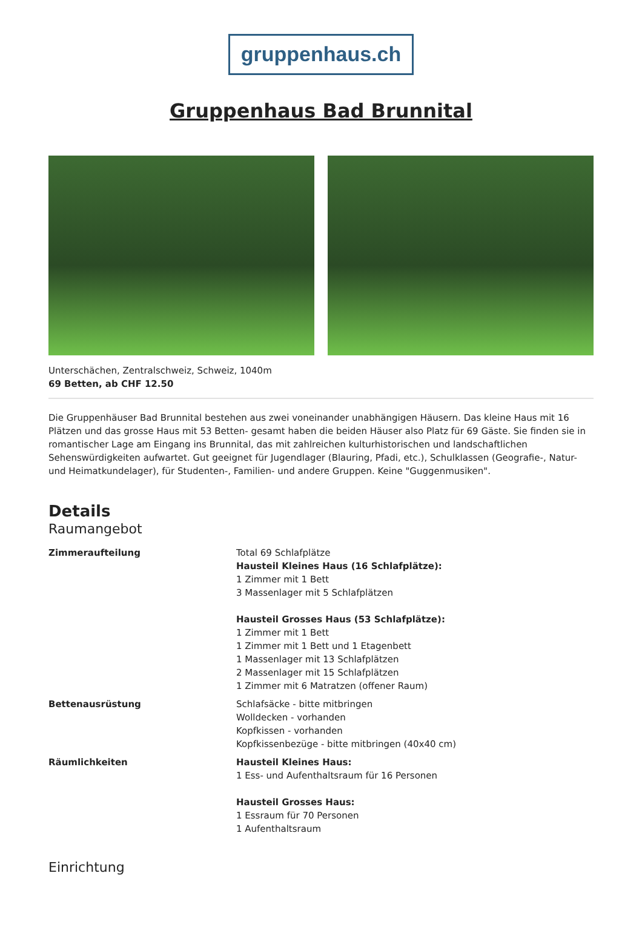gruppenhaus.ch
Gruppenhaus Bad Brunnital
Unterschächen, Zentralschweiz, Schweiz, 1040m
69 Betten, ab CHF 12.50
Die Gruppenhäuser Bad Brunnital bestehen aus zwei voneinander unabhängigen Häusern. Das kleine Haus mit 16 Plätzen und das grosse Haus mit 53 Betten- gesamt haben die beiden Häuser also Platz für 69 Gäste. Sie finden sie in romantischer Lage am Eingang ins Brunnital, das mit zahlreichen kulturhistorischen und landschaftlichen Sehenswürdigkeiten aufwartet. Gut geeignet für Jugendlager (Blauring, Pfadi, etc.), Schulklassen (Geografie-, Natur- und Heimatkundelager), für Studenten-, Familien- und andere Gruppen. Keine "Guggenmusiken".
Details
Raumangebot
Zimmeraufteilung Total 69 Schlafplätze
Hausteil Kleines Haus (16 Schlafplätze):
1 Zimmer mit 1 Bett
3 Massenlager mit 5 Schlafplätzen
Hausteil Grosses Haus (53 Schlafplätze):
1 Zimmer mit 1 Bett
1 Zimmer mit 1 Bett und 1 Etagenbett
1 Massenlager mit 13 Schlafplätzen
2 Massenlager mit 15 Schlafplätzen
1 Zimmer mit 6 Matratzen (offener Raum)
Bettenausrüstung Schlafsäcke - bitte mitbringen
Wolldecken - vorhanden
Kopfkissen - vorhanden
Kopfkissenbezüge - bitte mitbringen (40x40 cm)
Räumlichkeiten Hausteil Kleines Haus:
1 Ess- und Aufenthaltsraum für 16 Personen
Hausteil Grosses Haus:
1 Essraum für 70 Personen
1 Aufenthaltsraum
Einrichtung